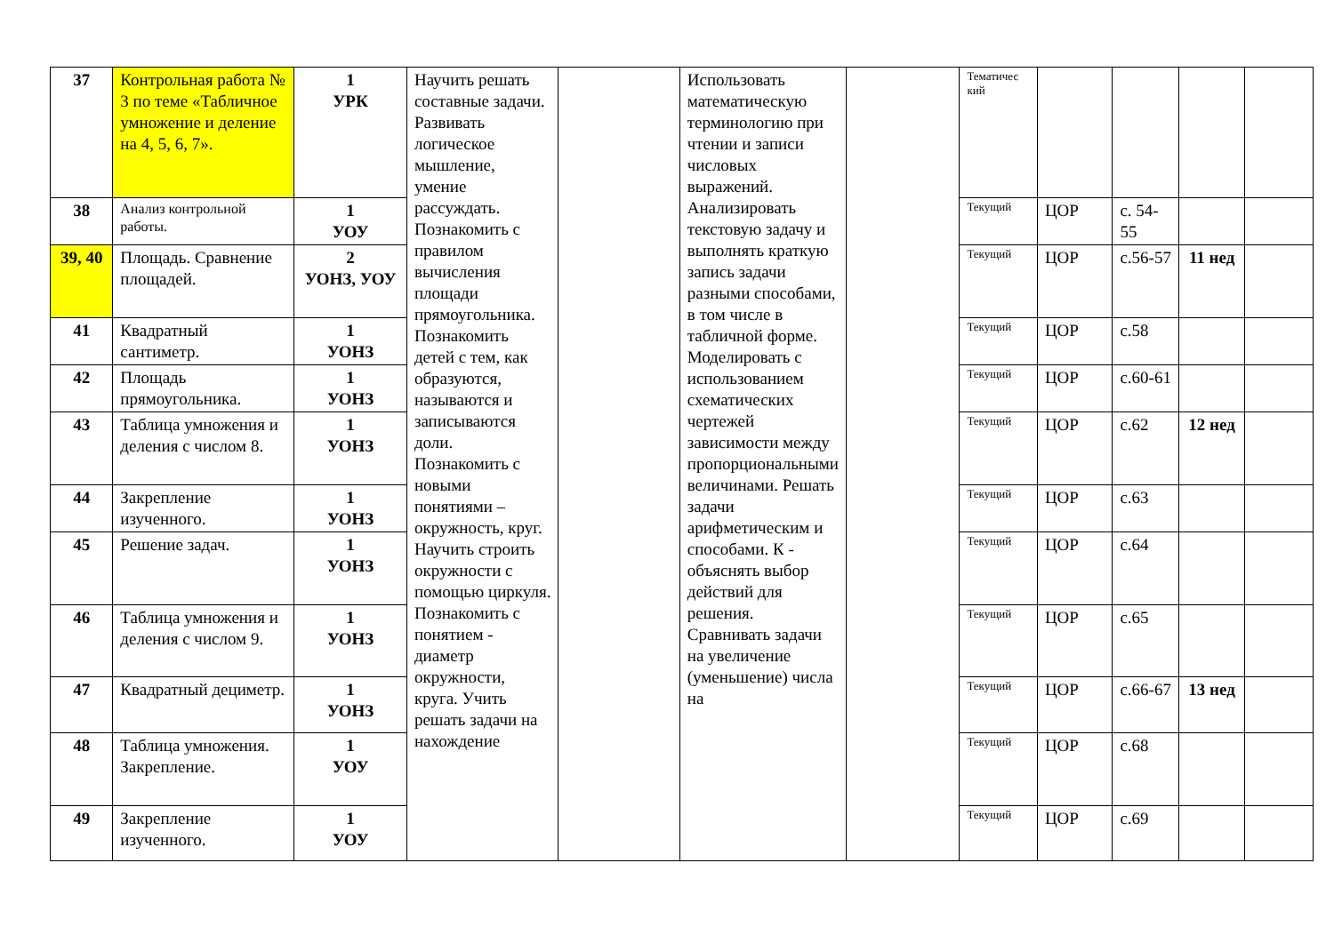| 37 | Контрольная работа № 3 по теме «Табличное умножение и деление на 4, 5, 6, 7». | 1 УРК | Научить решать составные задачи. Развивать логическое мышление, умение рассуждать. Познакомить с правилом вычисления площади прямоугольника. Познакомить детей с тем, как образуются, называются и записываются доли. Познакомить с новыми понятиями – окружность, круг. Научить строить окружности с помощью циркуля. Познакомить с понятием - диаметр окружности, круга. Учить решать задачи на нахождение | | Использовать математическую терминологию при чтении и записи числовых выражений. Анализировать текстовую задачу и выполнять краткую запись задачи разными способами, в том числе в табличной форме. Моделировать с использованием схематических чертежей зависимости между пропорциональными величинами. Решать задачи арифметическим и способами. К - объяснять выбор действий для решения. Сравнивать задачи на увеличение (уменьшение) числа на | | Тематичес кий | | | | |
| 38 | Анализ контрольной работы. | 1 УОУ | | | | | Текущий | ЦОР | с. 54-55 | | |
| 39, 40 | Площадь. Сравнение площадей. | 2 УОНЗ, УОУ | | | | | Текущий | ЦОР | с.56-57 | 11 нед | |
| 41 | Квадратный сантиметр. | 1 УОНЗ | | | | | Текущий | ЦОР | с.58 | | |
| 42 | Площадь прямоугольника. | 1 УОНЗ | | | | | Текущий | ЦОР | с.60-61 | | |
| 43 | Таблица умножения и деления с числом 8. | 1 УОНЗ | | | | | Текущий | ЦОР | с.62 | 12 нед | |
| 44 | Закрепление изученного. | 1 УОНЗ | | | | | Текущий | ЦОР | с.63 | | |
| 45 | Решение задач. | 1 УОНЗ | | | | | Текущий | ЦОР | с.64 | | |
| 46 | Таблица умножения и деления с числом 9. | 1 УОНЗ | | | | | Текущий | ЦОР | с.65 | | |
| 47 | Квадратный дециметр. | 1 УОНЗ | | | | | Текущий | ЦОР | с.66-67 | 13 нед | |
| 48 | Таблица умножения. Закрепление. | 1 УОУ | | | | | Текущий | ЦОР | с.68 | | |
| 49 | Закрепление изученного. | 1 УОУ | | | | | Текущий | ЦОР | с.69 | | |